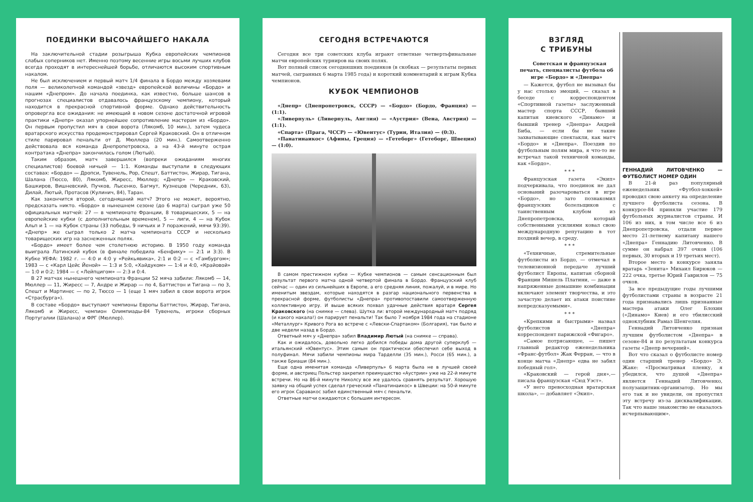ПОЕДИНКИ ВЫСОЧАЙШЕГО НАКАЛА
На заключительной стадии розыгрыша Кубка европейских чемпионов слабых соперников нет. Именно поэтому весенние игры восьми лучших клубов всегда проходят в интереснейшей борьбе, отличаются высоким спортивным накалом.
Не был исключением и первый матч 1/4 финала в Бордо между хозяевами поля — великолепной командой «звезд» европейской величины «Бордо» и нашим «Днепром». До начала поединка, как известно, больше шансов в прогнозах специалистов отдавалось французскому чемпиону, который находится в прекрасной спортивной форме. Однако действительность опровергла все ожидания: не имеющий в новом сезоне достаточной игровой практики «Днепр» оказал упорнейшее сопротивление мастерам из «Бордо». Он первым пропустил мяч в свои ворота (Лякомб, 10 мин.), затем чудеса вратарского искусства продемонстрировал Сергей Краковский. Он в отличном стиле парировал пенальти от Д. Мюллера (20 мин.). Самоотверженно действовала вся команда Днепропетровска, а на 43-й минуте острая контратака «Днепра» закончилась голом (Лютый).
Таким образом, матч завершился (вопреки ожиданиям многих специалистов) боевой ничьей — 1:1. Команды выступали в следующих составах: «Бордо» — Дропси, Тувенель, Рор, Спешт, Баттистон, Жирар, Тигана, Шалана (Тюссо, 80), Лякомб, Жиресс, Мюллер; «Днепр» — Краковский, Башкиров, Вишневский, Пучков, Лысенко, Багмут, Кузнецов (Чередник, 63), Дилай, Лютый, Протасов (Кулинич, 84), Таран.
Как закончится второй, сегодняшний матч? Этого не может, вероятно, предсказать никто. «Бордо» в нынешнем сезоне (до 6 марта) сыграл уже 50 официальных матчей: 27 — в чемпионате Франции, 8 товарищеских, 5 — на европейские кубки (с дополнительным временем), 5 — лиги, 4 — на Кубок Альп и 1 — на Кубок страны (33 победы, 9 ничьих и 7 поражений, мячи 93:39). «Днепр» же сыграл только 2 матча чемпионата СССР и несколько товарищеских игр на заснеженных полях.
«Бордо» имеет более чем столетнюю историю. В 1950 году команда выиграла Латинский кубок (в финале победила «Бенфику» — 2:1 и 3:3). В Кубке УЕФА: 1982 г. — 4:0 и 4:0 у «Рейкьявика», 2:1 и 0:2 — с «Гамбургом»; 1983 — с «Карл Цейс Йеной» — 1:3 и 5:0, «Хайдуком» — 1:4 и 4:0, «Крайовой» — 1:0 и 0:2; 1984 — с «Лейпцигом» — 2:3 и 0:4.
В 27 матчах нынешнего чемпионата Франции 52 мяча забили: Лякомб — 14, Мюллер — 11, Жиресс — 7, Андре и Жирар — по 4, Баттистон и Тигана — по 3, Спешт и Мартинес — по 2, Тюссо — 1 (еще 1 мяч забил в свои ворота игрок «Страсбурга»).
В составе «Бордо» выступают чемпионы Европы Баттистон, Жирар, Тигана, Лякомб и Жиресс, чемпион Олимпиады-84 Тувенель, игроки сборных Португалии (Шалана) и ФРГ (Мюллер).
СЕГОДНЯ ВСТРЕЧАЮТСЯ
Сегодня все три советских клуба играют ответные четвертьфинальные матчи европейских турниров на своих полях.
Вот полный список сегодняшних поединков (в скобках — результаты первых матчей, сыгранных 6 марта 1985 года) и короткий комментарий к играм Кубка чемпионов.
КУБОК ЧЕМПИОНОВ
«Днепр» (Днепропетровск, СССР) — «Бордо» (Бордо, Франция) — (1:1).
«Ливерпуль» (Ливерпуль, Англия) — «Аустрия» (Вена, Австрия) — (1:1).
«Спарта» (Прага, ЧССР) — «Ювентус» (Турин, Италия) — (0:3).
«Панатинаикос» (Афины, Греция) — «Гетеборг» (Гетеборг, Швеция) — (1:0).
В самом престижном кубке — Кубке чемпионов — самым сенсационным был результат первого матча одной четвертой финала в Бордо. Французский клуб сейчас — один из сильнейших в Европе, а его средняя линия, пожалуй, и в мире. Но именитым звездам, которые находятся в разгар национального первенства в прекрасной форме, футболисты «Днепра» противопоставили самоотверженную коллективную игру. И выше всяких похвал удачные действия вратаря Сергея Краковского (на снимке — слева). Шутка ли: второй международный матч подряд (и какого накала!) он парирует пенальти! Так было 7 ноября 1984 года на стадионе «Металлург» Кривого Рога во встрече с «Левски-Спартаком» (Болгария), так было и две недели назад в Бордо.
Ответный мяч у «Днепра» забил Владимир Лютый (на снимке — справа).
Как и ожидалось, довольно легко добился победы дома другой суперклуб — итальянский «Ювентус». Этим самым он практически обеспечил себе выход в полуфинал. Мячи забили чемпионы мира Тарделли (35 мин.), Росси (65 мин.), а также Бриаши (84 мин.).
Еще одна именитая команда «Ливерпуль» 6 марта была не в лучшей своей форме, и австриец Польстер закрепил преимущество «Аустрии» уже на 22-й минуте встречи. Но на 86-й минуте Николсу все же удалось сравнять результат. Хорошую заявку на общий успех сделал греческий «Панатинаикос» в Швеции: на 50-й минуте его игрок Саравакос забил единственный мяч с пенальти.
Ответные матчи ожидаются с большим интересом.
ВЗГЛЯД
С ТРИБУНЫ
Советская и французская печать, специалисты футбола об игре «Бордо» и «Днепра»
— Кажется, футбол не вызывал бы у нас столько эмоций, — сказал в беседе с корреспондентом «Спортивной газеты» заслуженный мастер спорта СССР, бывший капитан киевского «Динамо» и бывший тренер «Днепра» Андрей Биба, — если бы не такие захватывающие спектакли, как матч «Бордо» и «Днепра». Поездив по футбольным полям мира, я что-то не встречал такой техничной команды, как «Бордо».
* * *
Французская газета «Экип» подчеркивала, что поединок не дал оснований разочароваться в игре «Бордо», но зато познакомил французских болельщиков с таинственным клубом из Днепропетровска, который собственными усилиями ковал свою международную репутацию в тот поздний вечер, в среду.
* * *
«Техничные, стремительные футболисты из Бордо, — отмечал в телевизионной передаче лучший футболист Европы, капитан сборной Франции Мишель Платини, — даже в напряженные домашние комбинации включают элемент творчества, и это зачастую делает их атаки поистине непредсказуемыми».
* * *
«Крепкими и быстрыми» назвал футболистов «Днепра» корреспондент парижской «Фигаро».
«Самое потрясающее, — пишет главный редактор еженедельника «Франс-футбол» Жак Ферран, — что в конце матча «Днепр» едва не забил победный гол».
«Краковский — герой дня»,— писала французская «Сюд Уэст».
«У него превосходная вратарская школа», — добавляет «Экип».
ГЕННАДИЙ ЛИТОВЧЕНКО — ФУТБОЛИСТ НОМЕР ОДИН
В 21-й раз популярный еженедельник «Футбол-хоккей» проводил свою анкету на определение лучшего футболиста сезона. В конкурсе-84 приняли участие 179 футбольных журналистов страны. И 106 из них, в том числе все 6 из Днепропетровска, отдали первое место 21-летнему капитану нашего «Днепра» Геннадию Литовченко. В сумме он набрал 397 очков (106 первых, 30 вторых и 19 третьих мест).
Второе место в конкурсе заняла вратарь «Зенита» Михаил Бирюков — 222 очка, третье Юрий Гаврилов — 75 очков.
За все предыдущие годы лучшими футболистами страны в возрасте 21 года признавались лишь признанные мастера атаки Олег Блохин («Динамо» Киев) и его тбилисский одноклубник Рамаз Шенгелия.
Геннадий Литовченко признан лучшим футболистом «Днепра» в сезоне-84 и по результатам конкурса газеты «Днепр вечерний».
Вот что сказал о футболисте номер один старший тренер «Бордо» Э. Жаке: «Просматривая пленку, я убедился, что душой «Днепра» является Геннадий Литовченко, полузащитник-организатор. Но мы его так и не увидели, он пропустил эту встречу из-за дисквалификации. Так что наше знакомство не оказалось исчерпывающим».